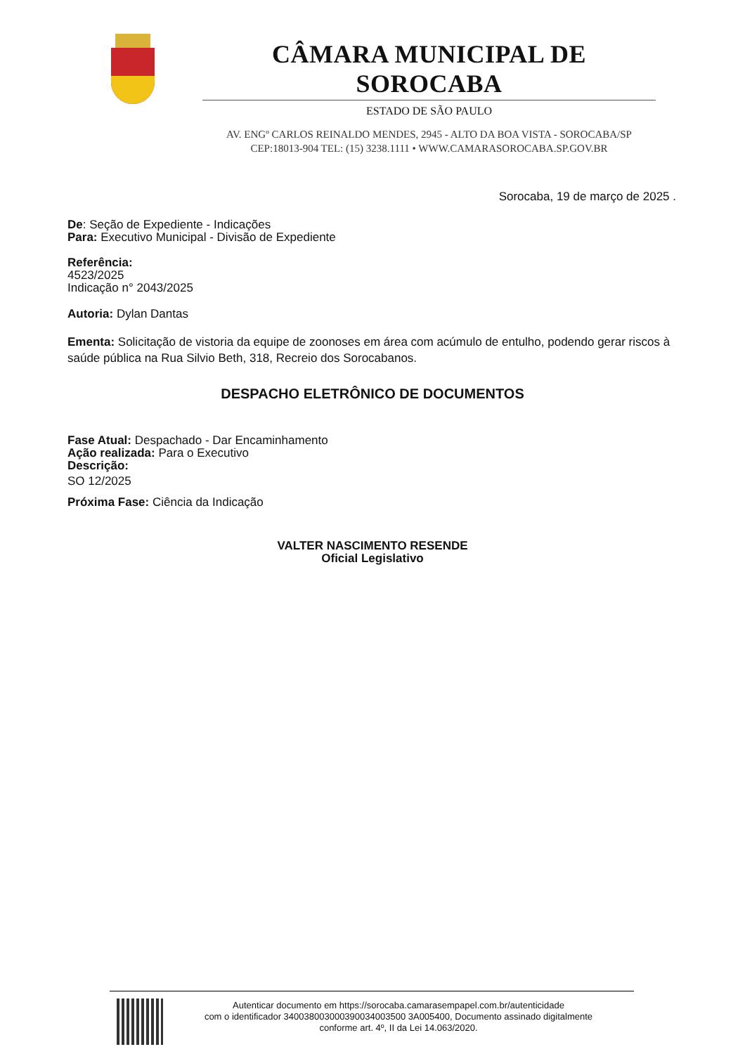CÂMARA MUNICIPAL DE SOROCABA
ESTADO DE SÃO PAULO
AV. ENGº CARLOS REINALDO MENDES, 2945 - ALTO DA BOA VISTA - SOROCABA/SP
CEP:18013-904 TEL: (15) 3238.1111 • WWW.CAMARASOROCABA.SP.GOV.BR
Sorocaba, 19 de março de 2025 .
De: Seção de Expediente - Indicações
Para: Executivo Municipal - Divisão de Expediente
Referência:
4523/2025
Indicação n° 2043/2025
Autoria: Dylan Dantas
Ementa: Solicitação de vistoria da equipe de zoonoses em área com acúmulo de entulho, podendo gerar riscos à saúde pública na Rua Silvio Beth, 318, Recreio dos Sorocabanos.
DESPACHO ELETRÔNICO DE DOCUMENTOS
Fase Atual: Despachado - Dar Encaminhamento
Ação realizada: Para o Executivo
Descrição:
SO 12/2025
Próxima Fase: Ciência da Indicação
VALTER NASCIMENTO RESENDE
Oficial Legislativo
Autenticar documento em https://sorocaba.camarasempapel.com.br/autenticidade
com o identificador 340038003000390034003500 3A005400, Documento assinado digitalmente
conforme art. 4º, II da Lei 14.063/2020.